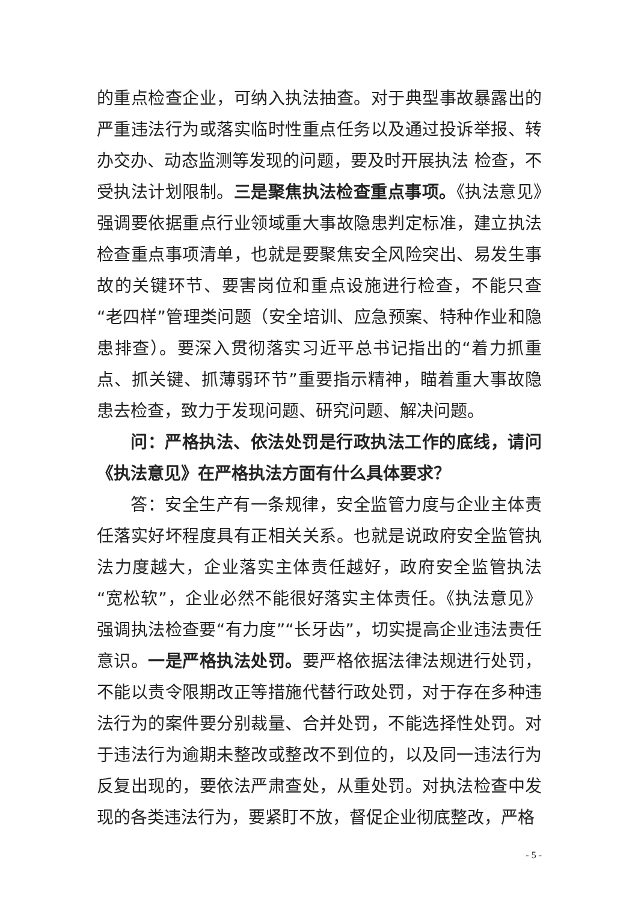的重点检查企业，可纳入执法抽查。对于典型事故暴露出的严重违法行为或落实临时性重点任务以及通过投诉举报、转办交办、动态监测等发现的问题，要及时开展执法 检查，不受执法计划限制。三是聚焦执法检查重点事项。《执法意见》强调要依据重点行业领域重大事故隐患判定标准，建立执法检查重点事项清单，也就是要聚焦安全风险突出、易发生事故的关键环节、要害岗位和重点设施进行检查，不能只查“老四样”管理类问题（安全培训、应急预案、特种作业和隐患排查）。要深入贯彻落实习近平总书记指出的“着力抓重点、抓关键、抓薄弱环节”重要指示精神，瞄着重大事故隐患去检查，致力于发现问题、研究问题、解决问题。
问：严格执法、依法处罚是行政执法工作的底线，请问《执法意见》在严格执法方面有什么具体要求？
答：安全生产有一条规律，安全监管力度与企业主体责任落实好坏程度具有正相关关系。也就是说政府安全监管执法力度越大，企业落实主体责任越好，政府安全监管执法“宽松软”，企业必然不能很好落实主体责任。《执法意见》强调执法检查要“有力度”“长牙齿”，切实提高企业违法责任意识。一是严格执法处罚。要严格依据法律法规进行处罚，不能以责令限期改正等措施代替行政处罚，对于存在多种违法行为的案件要分别裁量、合并处罚，不能选择性处罚。对于违法行为逾期未整改或整改不到位的，以及同一违法行为反复出现的，要依法严肃查处，从重处罚。对执法检查中发现的各类违法行为，要紧盯不放，督促企业彻底整改，严格
- 5 -